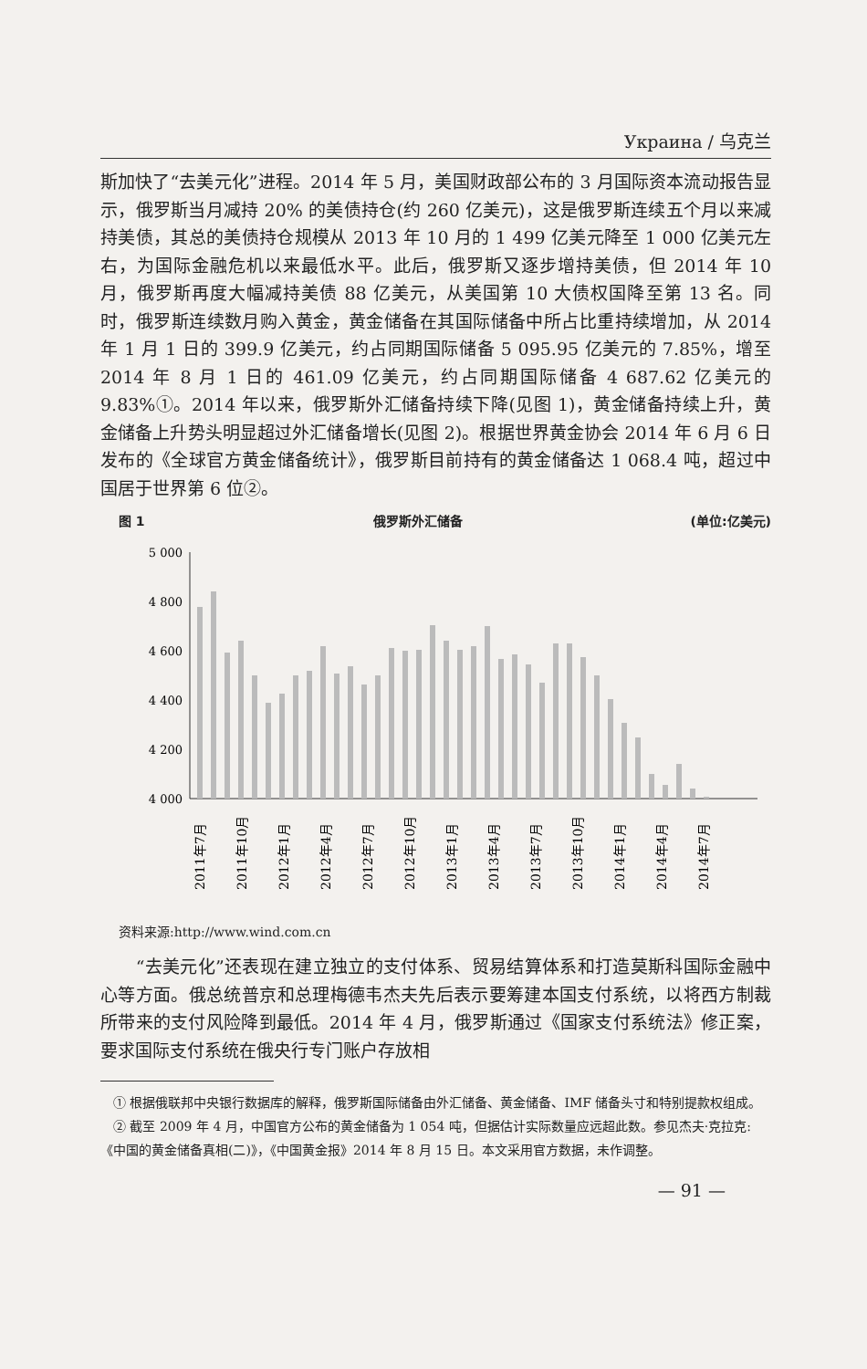Украина / 乌克兰
斯加快了“去美元化”进程。2014 年 5 月，美国财政部公布的 3 月国际资本流动报告显示，俄罗斯当月减持 20% 的美债持仓(约 260 亿美元)，这是俄罗斯连续五个月以来减持美债，其总的美债持仓规模从 2013 年 10 月的 1 499 亿美元降至 1 000 亿美元左右，为国际金融危机以来最低水平。此后，俄罗斯又逐步增持美债，但 2014 年 10 月，俄罗斯再度大幅减持美债 88 亿美元，从美国第 10 大债权国降至第 13 名。同时，俄罗斯连续数月购入黄金，黄金储备在其国际储备中所占比重持续增加，从 2014 年 1 月 1 日的 399.9 亿美元，约占同期国际储备 5 095.95 亿美元的 7.85%，增至 2014 年 8 月 1 日的 461.09 亿美元，约占同期国际储备 4 687.62 亿美元的 9.83%①。2014 年以来，俄罗斯外汇储备持续下降(见图 1)，黄金储备持续上升，黄金储备上升势头明显超过外汇储备增长(见图 2)。根据世界黄金协会 2014 年 6 月 6 日发布的《全球官方黄金储备统计》，俄罗斯目前持有的黄金储备达 1 068.4 吨，超过中国居于世界第 6 位②。
图 1 俄罗斯外汇储备 (单位:亿美元)
5 000
4 800
4 600
4 400
4 200
4 000
2011年7月
2011年10月
2012年1月
2012年4月
2012年7月
2012年10月
2013年1月
2013年4月
2013年7月
2013年10月
2014年1月
2014年4月
2014年7月
资料来源:http://www.wind.com.cn
　　“去美元化”还表现在建立独立的支付体系、贸易结算体系和打造莫斯科国际金融中心等方面。俄总统普京和总理梅德韦杰夫先后表示要筹建本国支付系统，以将西方制裁所带来的支付风险降到最低。2014 年 4 月，俄罗斯通过《国家支付系统法》修正案，要求国际支付系统在俄央行专门账户存放相
　① 根据俄联邦中央银行数据库的解释，俄罗斯国际储备由外汇储备、黄金储备、IMF 储备头寸和特别提款权组成。
　② 截至 2009 年 4 月，中国官方公布的黄金储备为 1 054 吨，但据估计实际数量应远超此数。参见杰夫·克拉克:《中国的黄金储备真相(二)》，《中国黄金报》2014 年 8 月 15 日。本文采用官方数据，未作调整。
— 91 —